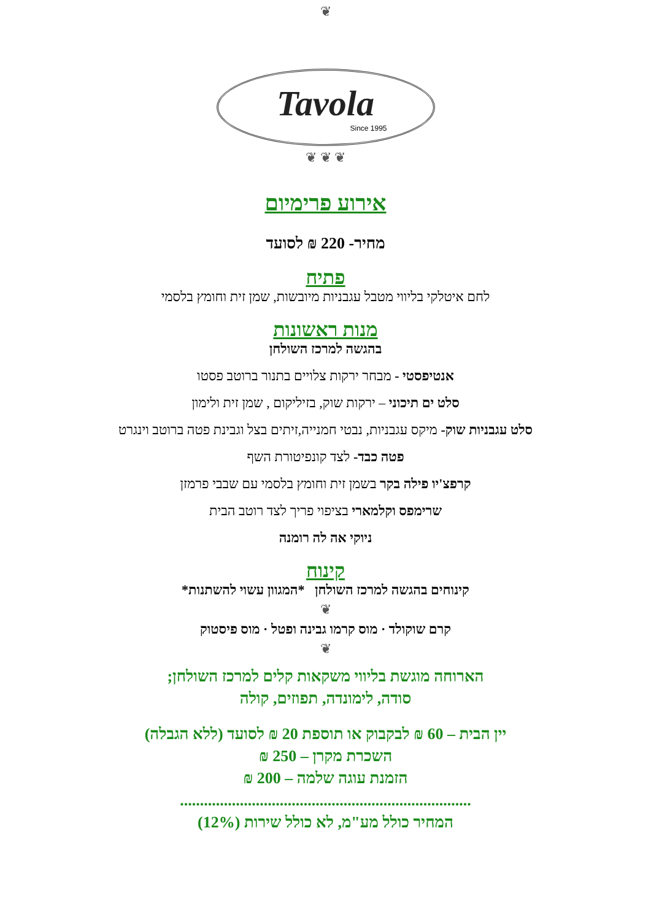❦
Tavola
Since 1995
❦ ❦ ❦
אירוע פרימיום
מחיר- 220 ₪ לסועד
פתיח
לחם איטלקי בליווי מטבל עגבניות מיובשות, שמן זית וחומץ בלסמי
מנות ראשונות
בהגשה למרכז השולחן
אנטיפסטי - מבחר ירקות צלויים בתנור ברוטב פסטו
סלט ים תיכוני – ירקות שוק, בזיליקום , שמן זית ולימון
סלט עגבניות שוק- מיקס עגבניות, נבטי חמנייה,זיתים בצל וגבינת פטה ברוטב וינגרט
פטה כבד- לצד קונפיטורת השף
קרפצ'יו פילה בקר בשמן זית וחומץ בלסמי עם שבבי פרמזן
שרימפס וקלמארי בציפוי פריך לצד רוטב הבית
ניוקי אה לה רומנה
קינוח
קינוחים בהגשה למרכז השולחן *המגוון עשוי להשתנות*
❦
קרם שוקולד · מוס קרמו גבינה ופטל · מוס פיסטוק
❦
הארוחה מוגשת בליווי משקאות קלים למרכז השולחן;
סודה, לימונדה, תפוזים, קולה
יין הבית – 60 ₪ לבקבוק או תוספת 20 ₪ לסועד (ללא הגבלה)
השכרת מקרן – 250 ₪
הזמנת עוגה שלמה – 200 ₪
.........................................................................
המחיר כולל מע"מ, לא כולל שירות (12%)